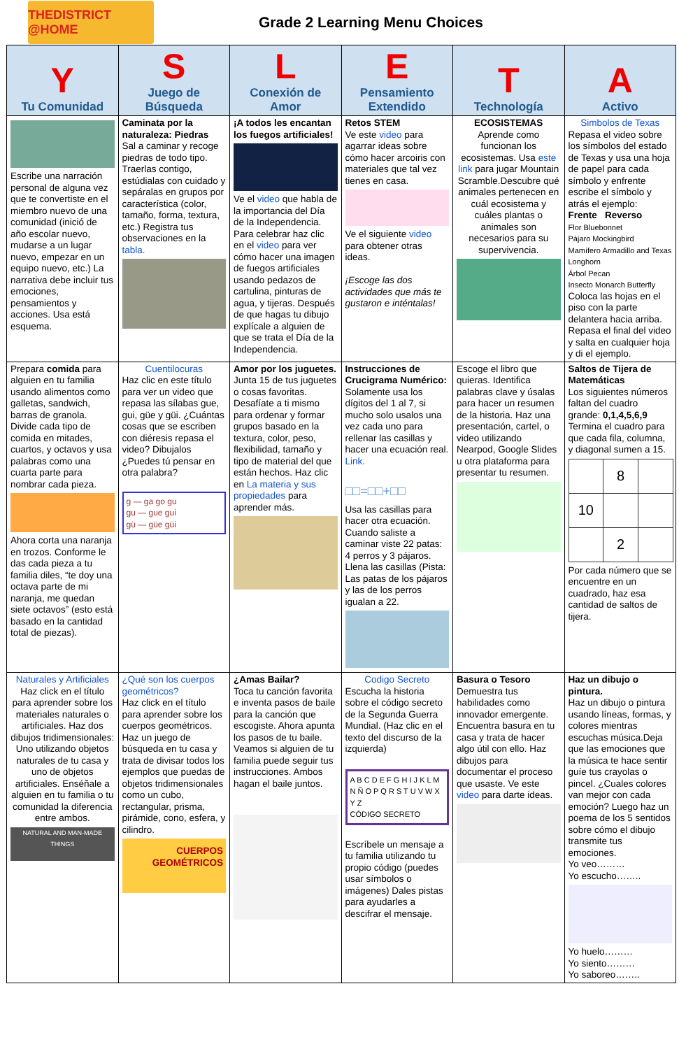THEDISTRICT @HOME
Grade 2 Learning Menu Choices
| Y Tu Comunidad | S Juego de Búsqueda | L Conexión de Amor | E Pensamiento Extendido | T Technología | A Activo |
| --- | --- | --- | --- | --- | --- |
| Escribe una narración personal de alguna vez que te convertiste en el miembro nuevo de una comunidad (inició de año escolar nuevo, mudarse a un lugar nuevo, empezar en un equipo nuevo, etc.) La narrativa debe incluir tus emociones, pensamientos y acciones. Usa está esquema. | Caminata por la naturaleza: Piedras Sal a caminar y recoge piedras de todo tipo. Traerlas contigo, estúdialas con cuidado y sepáralas en grupos por característica (color, tamaño, forma, textura, etc.) Registra tus observaciones en la tabla. | ¡A todos les encantan los fuegos artificiales! Ve el video que habla de la importancia del Día de la Independencia. Para celebrar haz clic en el video para ver cómo hacer una imagen de fuegos artificiales usando pedazos de cartulina, pinturas de agua, y tijeras. Después de que hagas tu dibujo explícale a alguien de que se trata el Día de la Independencia. | Retos STEM Ve este video para agarrar ideas sobre cómo hacer arcoiris con materiales que tal vez tienes en casa. Ve el siguiente video para obtener otras ideas. ¡Escoge las dos actividades que más te gustaron e inténtalas! | ECOSISTEMAS Aprende como funcionan los ecosistemas. Usa este link para jugar Mountain Scramble.Descubre qué animales pertenecen en cuál ecosistema y cuáles plantas o animales son necesarios para su supervivencia. | Simbolos de Texas Repasa el video sobre los símbolos del estado de Texas y usa una hoja de papel para cada símbolo y enfrente escribe el símbolo y atrás el ejemplo: Frente Reverso Flor Bluebonnet Pájaro Mockingbird Mamífero Armadillo and Texas Longhorn Árbol Pecan Insecto Monarch Butterfly Coloca las hojas en el piso con la parte delantera hacia arriba. Repasa el final del video y salta en cualquier hoja y di el ejemplo. |
| Prepara comida para alguien en tu familia usando alimentos como galletas, sandwich, barras de granola. Divide cada tipo de comida en mitades, cuartos, y octavos y usa palabras como una cuarta parte para nombrar cada pieza. Ahora corta una naranja en trozos. Conforme le das cada pieza a tu familia diles, “te doy una octava parte de mi naranja, me quedan siete octavos” (esto está basado en la cantidad total de piezas). | Cuentilocuras Haz clic en este título para ver un video que repasa las sílabas gue, gui, güe y güi. ¿Cuántas cosas que se escriben con diéresis repasa el video? Dibujalos ¿Puedes tú pensar en otra palabra? g — ga go gu gu — gue gui gü — güe güi | Amor por los juguetes. Junta 15 de tus juguetes o cosas favoritas. Desafíate a ti mismo para ordenar y formar grupos basado en la textura, color, peso, flexibilidad, tamaño y tipo de material del que están hechos. Haz clic en La materia y sus propiedades para aprender más. | Instrucciones de Crucigrama Numérico: Solamente usa los dígitos del 1 al 7, si mucho solo usalos una vez cada uno para rellenar las casillas y hacer una ecuación real. Link. □□=□□+□□ Usa las casillas para hacer otra ecuación. Cuando saliste a caminar viste 22 patas: 4 perros y 3 pájaros. Llena las casillas (Pista: Las patas de los pájaros y las de los perros igualan a 22. | Escoge el libro que quieras. Identifica palabras clave y úsalas para hacer un resumen de la historia. Haz una presentación, cartel, o video utilizando Nearpod, Google Slides u otra plataforma para presentar tu resumen. | Saltos de Tijera de Matemáticas Los siguientes números faltan del cuadro grande: 0,1,4,5,6,9 Termina el cuadro para que cada fila, columna, y diagonal sumen a 15. / / 8 / / / 10 / / / / / 2 / / Por cada número que se encuentre en un cuadrado, haz esa cantidad de saltos de tijera. |
| Naturales y Artificiales Haz click en el título para aprender sobre los materiales naturales o artificiales. Haz dos dibujos tridimensionales: Uno utilizando objetos naturales de tu casa y uno de objetos artificiales. Enséñale a alguien en tu familia o tu comunidad la diferencia entre ambos. NATURAL AND MAN-MADE THINGS | ¿Qué son los cuerpos geométricos? Haz click en el título para aprender sobre los cuerpos geométricos. Haz un juego de búsqueda en tu casa y trata de divisar todos los ejemplos que puedas de objetos tridimensionales como un cubo, rectangular, prisma, pirámide, cono, esfera, y cilindro. CUERPOS GEOMÉTRICOS | ¿Amas Bailar? Toca tu canción favorita e inventa pasos de baile para la canción que escogiste. Ahora apunta los pasos de tu baile. Veamos si alguien de tu familia puede seguir tus instrucciones. Ambos hagan el baile juntos. | Codigo Secreto Escucha la historia sobre el código secreto de la Segunda Guerra Mundial. (Haz clic en el texto del discurso de la izquierda) A B C D E F G H I J K L M N Ñ O P Q R S T U V W X Y Z CÓDIGO SECRETO Escríbele un mensaje a tu familia utilizando tu propio código (puedes usar símbolos o imágenes) Dales pistas para ayudarles a descifrar el mensaje. | Basura o Tesoro Demuestra tus habilidades como innovador emergente. Encuentra basura en tu casa y trata de hacer algo útil con ello. Haz dibujos para documentar el proceso que usaste. Ve este video para darte ideas. | Haz un dibujo o pintura. Haz un dibujo o pintura usando líneas, formas, y colores mientras escuchas música.Deja que las emociones que la música te hace sentir guíe tus crayolas o pincel. ¿Cuales colores van mejor con cada emoción? Luego haz un poema de los 5 sentidos sobre cómo el dibujo transmite tus emociones. Yo veo……… Yo escucho…….. Yo huelo……… Yo siento……… Yo saboreo…….. |